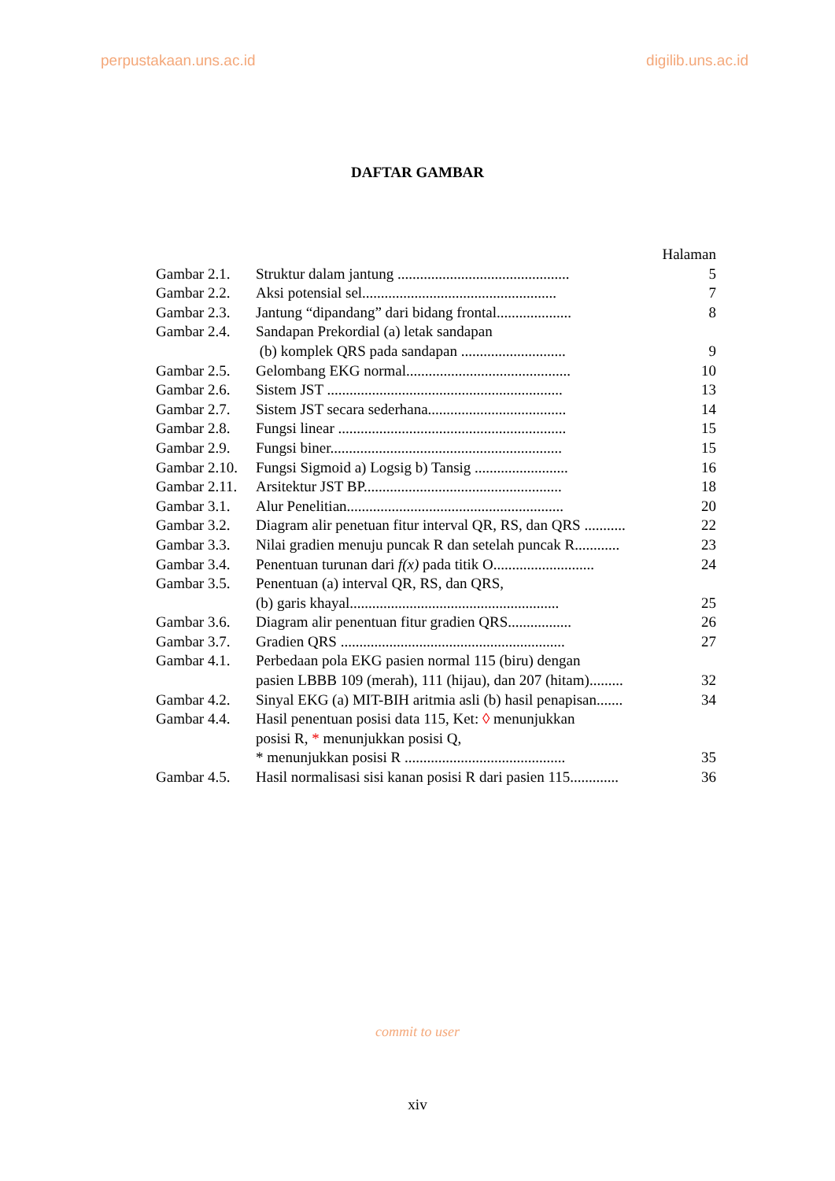perpustakaan.uns.ac.id digilib.uns.ac.id
DAFTAR GAMBAR
| | | Halaman |
| Gambar 2.1. | Struktur dalam jantung .............................................. | 5 |
| Gambar 2.2. | Aksi potensial sel.................................................... | 7 |
| Gambar 2.3. | Jantung “dipandang” dari bidang frontal.................... | 8 |
| Gambar 2.4. | Sandapan Prekordial (a) letak sandapan | |
| | (b) komplek QRS pada sandapan ............................ | 9 |
| Gambar 2.5. | Gelombang EKG normal............................................ | 10 |
| Gambar 2.6. | Sistem JST ............................................................... | 13 |
| Gambar 2.7. | Sistem JST secara sederhana..................................... | 14 |
| Gambar 2.8. | Fungsi linear ............................................................. | 15 |
| Gambar 2.9. | Fungsi biner.............................................................. | 15 |
| Gambar 2.10. | Fungsi Sigmoid a) Logsig b) Tansig ......................... | 16 |
| Gambar 2.11. | Arsitektur JST BP..................................................... | 18 |
| Gambar 3.1. | Alur Penelitian.......................................................... | 20 |
| Gambar 3.2. | Diagram alir penetuan fitur interval QR, RS, dan QRS ........... | 22 |
| Gambar 3.3. | Nilai gradien menuju puncak R dan setelah puncak R............ | 23 |
| Gambar 3.4. | Penentuan turunan dari f(x) pada titik O........................... | 24 |
| Gambar 3.5. | Penentuan (a) interval QR, RS, dan QRS, | |
| | (b) garis khayal........................................................ | 25 |
| Gambar 3.6. | Diagram alir penentuan fitur gradien QRS................. | 26 |
| Gambar 3.7. | Gradien QRS ............................................................ | 27 |
| Gambar 4.1. | Perbedaan pola EKG pasien normal 115 (biru) dengan | |
| | pasien LBBB 109 (merah), 111 (hijau), dan 207 (hitam)......... | 32 |
| Gambar 4.2. | Sinyal EKG (a) MIT-BIH aritmia asli (b) hasil penapisan....... | 34 |
| Gambar 4.4. | Hasil penentuan posisi data 115, Ket: ◊ menunjukkan | |
| | posisi R, * menunjukkan posisi Q, | |
| | * menunjukkan posisi R ........................................... | 35 |
| Gambar 4.5. | Hasil normalisasi sisi kanan posisi R dari pasien 115............. | 36 |
commit to user
xiv